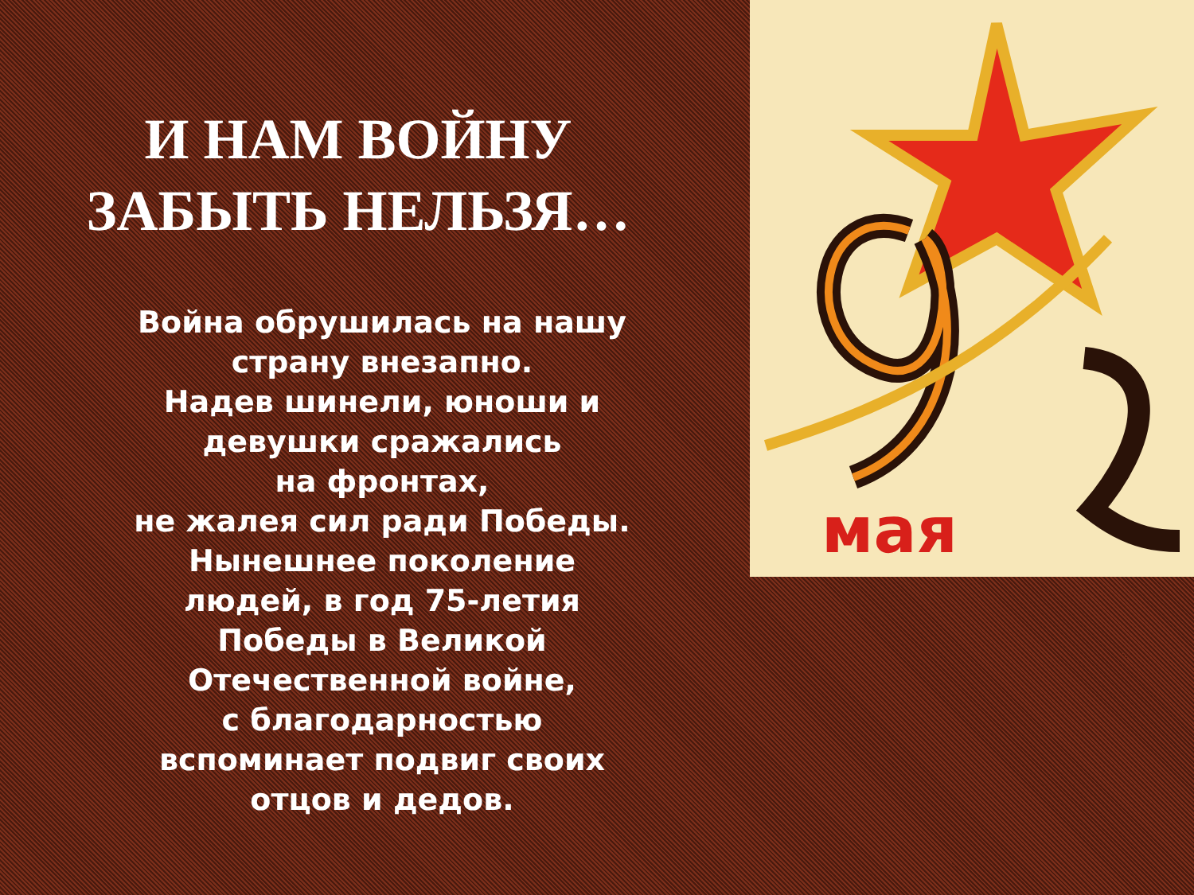мая
И НАМ ВОЙНУ
ЗАБЫТЬ НЕЛЬЗЯ…
Война обрушилась на нашу
страну внезапно.
Надев шинели, юноши и
девушки сражались
на фронтах,
не жалея сил ради Победы.
Нынешнее поколение
людей, в год 75-летия
Победы в Великой
Отечественной войне,
с благодарностью
вспоминает подвиг своих
отцов и дедов.